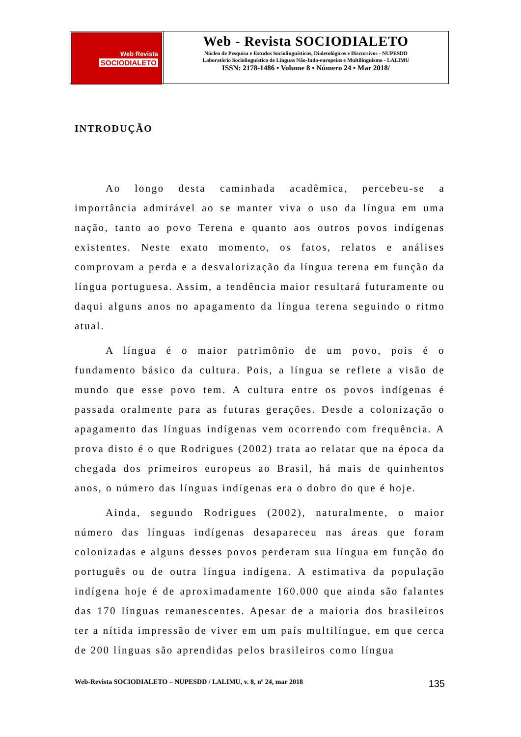Web Revista
SOCIODIALETO
Web - Revista SOCIODIALETO
Núcleo de Pesquisa e Estudos Sociolinguísticos, Dialetológicos e Discursivos - NUPESDD
Laboratório Sociolinguístico de Línguas Não-Indo-europeias e Multilinguismo - LALIMU
ISSN: 2178-1486 • Volume 8 • Número 24 • Mar 2018/
INTRODUÇÃO
Ao longo desta caminhada acadêmica, percebeu-se a importância admirável ao se manter viva o uso da língua em uma nação, tanto ao povo Terena e quanto aos outros povos indígenas existentes. Neste exato momento, os fatos, relatos e análises comprovam a perda e a desvalorização da língua terena em função da língua portuguesa. Assim, a tendência maior resultará futuramente ou daqui alguns anos no apagamento da língua terena seguindo o ritmo atual.
A língua é o maior patrimônio de um povo, pois é o fundamento básico da cultura. Pois, a língua se reflete a visão de mundo que esse povo tem. A cultura entre os povos indígenas é passada oralmente para as futuras gerações. Desde a colonização o apagamento das línguas indígenas vem ocorrendo com frequência. A prova disto é o que Rodrigues (2002) trata ao relatar que na época da chegada dos primeiros europeus ao Brasil, há mais de quinhentos anos, o número das línguas indígenas era o dobro do que é hoje.
Ainda, segundo Rodrigues (2002), naturalmente, o maior número das línguas indígenas desapareceu nas áreas que foram colonizadas e alguns desses povos perderam sua língua em função do português ou de outra língua indígena. A estimativa da população indígena hoje é de aproximadamente 160.000 que ainda são falantes das 170 línguas remanescentes. Apesar de a maioria dos brasileiros ter a nítida impressão de viver em um país multilíngue, em que cerca de 200 línguas são aprendidas pelos brasileiros como língua
Web-Revista SOCIODIALETO – NUPESDD / LALIMU, v. 8, nº 24, mar 2018 135